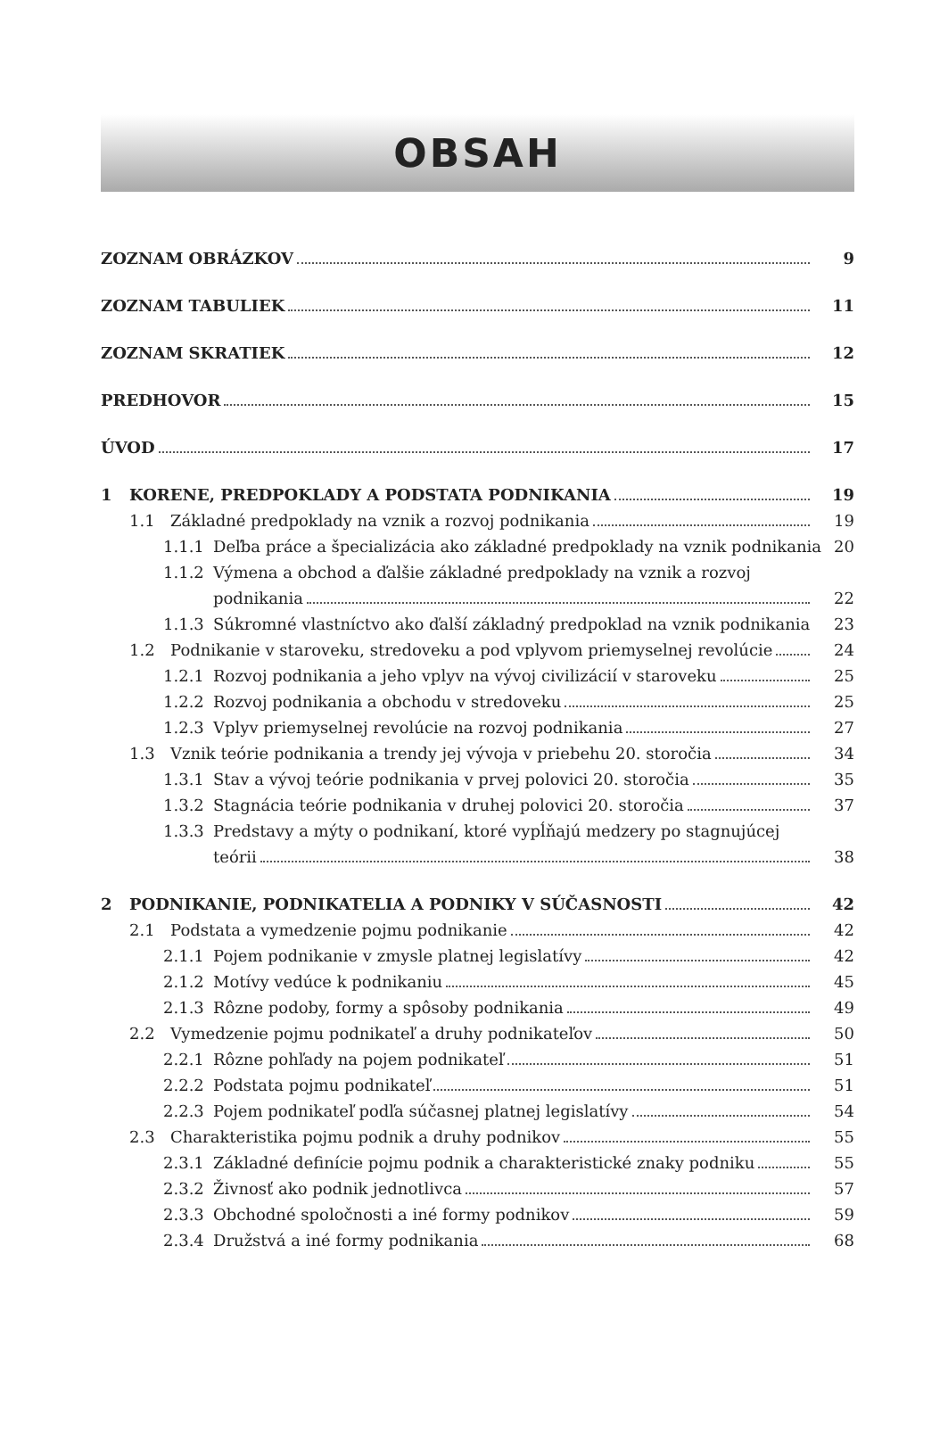OBSAH
ZOZNAM OBRÁZKOV 9
ZOZNAM TABULIEK 11
ZOZNAM SKRATIEK 12
PREDHOVOR 15
ÚVOD 17
1 KORENE, PREDPOKLADY A PODSTATA PODNIKANIA 19
1.1 Základné predpoklady na vznik a rozvoj podnikania 19
1.1.1 Deľba práce a špecializácia ako základné predpoklady na vznik podnikania 20
1.1.2 Výmena a obchod a ďalšie základné predpoklady na vznik a rozvoj
podnikania 22
1.1.3 Súkromné vlastníctvo ako ďalší základný predpoklad na vznik podnikania 23
1.2 Podnikanie v staroveku, stredoveku a pod vplyvom priemyselnej revolúcie 24
1.2.1 Rozvoj podnikania a jeho vplyv na vývoj civilizácií v staroveku 25
1.2.2 Rozvoj podnikania a obchodu v stredoveku 25
1.2.3 Vplyv priemyselnej revolúcie na rozvoj podnikania 27
1.3 Vznik teórie podnikania a trendy jej vývoja v priebehu 20. storočia 34
1.3.1 Stav a vývoj teórie podnikania v prvej polovici 20. storočia 35
1.3.2 Stagnácia teórie podnikania v druhej polovici 20. storočia 37
1.3.3 Predstavy a mýty o podnikaní, ktoré vypĺňajú medzery po stagnujúcej
teórii 38
2 PODNIKANIE, PODNIKATELIA A PODNIKY V SÚČASNOSTI 42
2.1 Podstata a vymedzenie pojmu podnikanie 42
2.1.1 Pojem podnikanie v zmysle platnej legislatívy 42
2.1.2 Motívy vedúce k podnikaniu 45
2.1.3 Rôzne podoby, formy a spôsoby podnikania 49
2.2 Vymedzenie pojmu podnikateľ a druhy podnikateľov 50
2.2.1 Rôzne pohľady na pojem podnikateľ 51
2.2.2 Podstata pojmu podnikateľ 51
2.2.3 Pojem podnikateľ podľa súčasnej platnej legislatívy 54
2.3 Charakteristika pojmu podnik a druhy podnikov 55
2.3.1 Základné definície pojmu podnik a charakteristické znaky podniku 55
2.3.2 Živnosť ako podnik jednotlivca 57
2.3.3 Obchodné spoločnosti a iné formy podnikov 59
2.3.4 Družstvá a iné formy podnikania 68